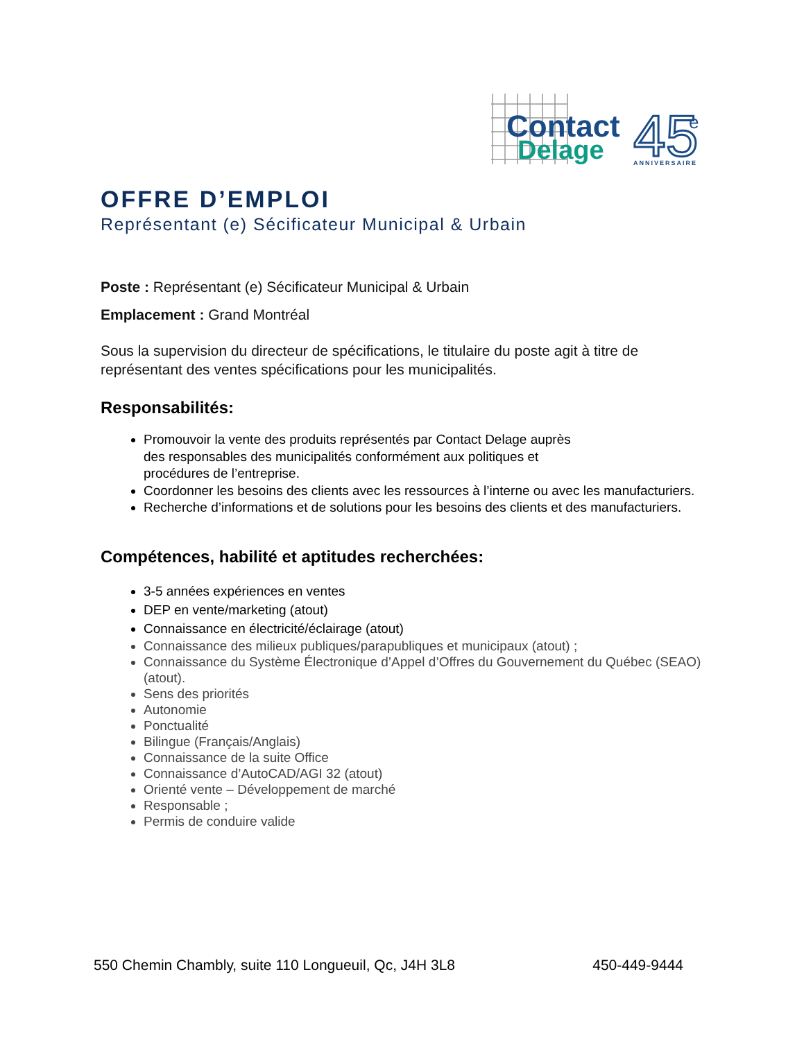Contact
Delage
45
e
ANNIVERSAIRE
OFFRE D’EMPLOI
Représentant (e) Sécificateur Municipal & Urbain
Poste : Représentant (e) Sécificateur Municipal & Urbain
Emplacement : Grand Montréal
Sous la supervision du directeur de spécifications, le titulaire du poste agit à titre de représentant des ventes spécifications pour les municipalités.
Responsabilités:
Promouvoir la vente des produits représentés par Contact Delage auprès
des responsables des municipalités conformément aux politiques et
procédures de l’entreprise.
Coordonner les besoins des clients avec les ressources à l’interne ou avec les manufacturiers.
Recherche d’informations et de solutions pour les besoins des clients et des manufacturiers.
Compétences, habilité et aptitudes recherchées:
3-5 années expériences en ventes
DEP en vente/marketing (atout)
Connaissance en électricité/éclairage (atout)
Connaissance des milieux publiques/parapubliques et municipaux (atout) ;
Connaissance du Système Électronique d’Appel d’Offres du Gouvernement du Québec (SEAO) (atout).
Sens des priorités
Autonomie
Ponctualité
Bilingue (Français/Anglais)
Connaissance de la suite Office
Connaissance d’AutoCAD/AGI 32 (atout)
Orienté vente – Développement de marché
Responsable ;
Permis de conduire valide
550 Chemin Chambly, suite 110 Longueuil, Qc, J4H 3L8 450-449-9444